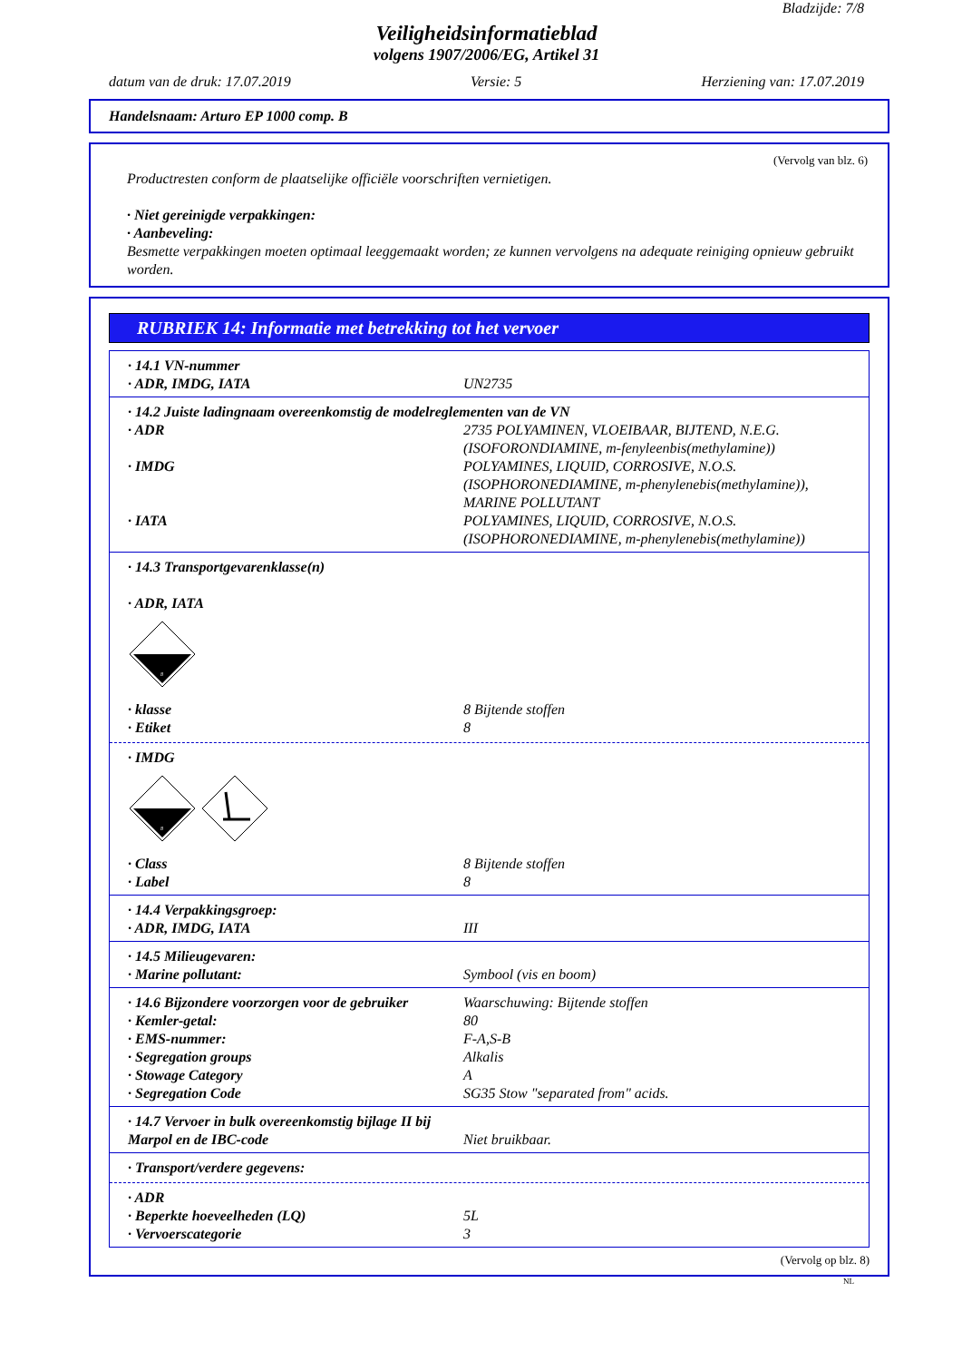Bladzijde: 7/8
Veiligheidsinformatieblad
volgens 1907/2006/EG, Artikel 31
datum van de druk: 17.07.2019 Versie: 5 Herziening van: 17.07.2019
Handelsnaam: Arturo EP 1000 comp. B
(Vervolg van blz. 6)
Productresten conform de plaatselijke officiële voorschriften vernietigen.
· Niet gereinigde verpakkingen:
· Aanbeveling:
Besmette verpakkingen moeten optimaal leeggemaakt worden; ze kunnen vervolgens na adequate reiniging opnieuw gebruikt worden.
RUBRIEK 14: Informatie met betrekking tot het vervoer
· 14.1 VN-nummer
· ADR, IMDG, IATA UN2735
· 14.2 Juiste ladingnaam overeenkomstig de modelreglementen van de VN
· ADR 2735 POLYAMINEN, VLOEIBAAR, BIJTEND, N.E.G. (ISOFORONDIAMINE, m-fenyleenbis(methylamine))
· IMDG POLYAMINES, LIQUID, CORROSIVE, N.O.S. (ISOPHORONEDIAMINE, m-phenylenebis(methylamine)), MARINE POLLUTANT
· IATA POLYAMINES, LIQUID, CORROSIVE, N.O.S. (ISOPHORONEDIAMINE, m-phenylenebis(methylamine))
· 14.3 Transportgevarenklasse(n)
· ADR, IATA
8
· klasse 8 Bijtende stoffen
· Etiket 8
· IMDG
8
· Class 8 Bijtende stoffen
· Label 8
· 14.4 Verpakkingsgroep:
· ADR, IMDG, IATA III
· 14.5 Milieugevaren:
· Marine pollutant: Symbool (vis en boom)
· 14.6 Bijzondere voorzorgen voor de gebruiker Waarschuwing: Bijtende stoffen
· Kemler-getal: 80
· EMS-nummer: F-A,S-B
· Segregation groups Alkalis
· Stowage Category A
· Segregation Code SG35 Stow "separated from" acids.
· 14.7 Vervoer in bulk overeenkomstig bijlage II bij Marpol en de IBC-code
Niet bruikbaar.
· Transport/verdere gegevens:
· ADR
· Beperkte hoeveelheden (LQ) 5L
· Vervoerscategorie 3
(Vervolg op blz. 8)
NL